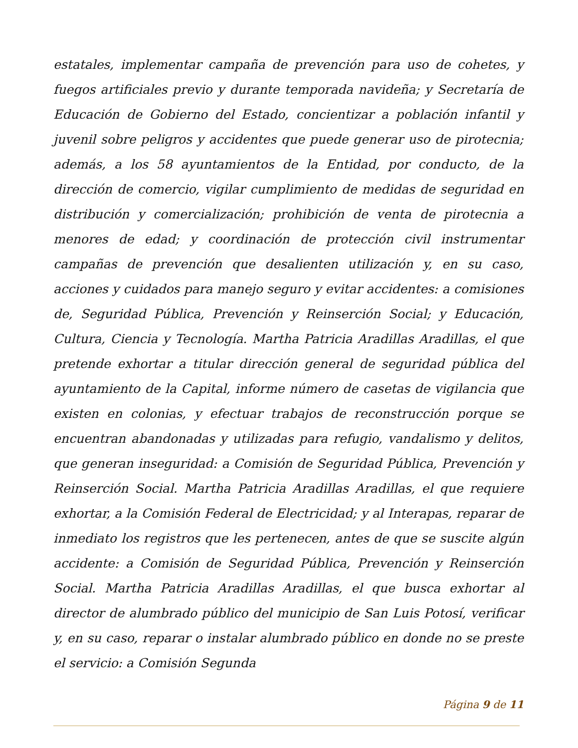estatales, implementar campaña de prevención para uso de cohetes, y fuegos artificiales previo y durante temporada navideña; y Secretaría de Educación de Gobierno del Estado, concientizar a población infantil y juvenil sobre peligros y accidentes que puede generar uso de pirotecnia; además, a los 58 ayuntamientos de la Entidad, por conducto, de la dirección de comercio, vigilar cumplimiento de medidas de seguridad en distribución y comercialización; prohibición de venta de pirotecnia a menores de edad; y coordinación de protección civil instrumentar campañas de prevención que desalienten utilización y, en su caso, acciones y cuidados para manejo seguro y evitar accidentes: a comisiones de, Seguridad Pública, Prevención y Reinserción Social; y Educación, Cultura, Ciencia y Tecnología. Martha Patricia Aradillas Aradillas, el que pretende exhortar a titular dirección general de seguridad pública del ayuntamiento de la Capital, informe número de casetas de vigilancia que existen en colonias, y efectuar trabajos de reconstrucción porque se encuentran abandonadas y utilizadas para refugio, vandalismo y delitos, que generan inseguridad: a Comisión de Seguridad Pública, Prevención y Reinserción Social. Martha Patricia Aradillas Aradillas, el que requiere exhortar, a la Comisión Federal de Electricidad; y al Interapas, reparar de inmediato los registros que les pertenecen, antes de que se suscite algún accidente: a Comisión de Seguridad Pública, Prevención y Reinserción Social. Martha Patricia Aradillas Aradillas, el que busca exhortar al director de alumbrado público del municipio de San Luis Potosí, verificar y, en su caso, reparar o instalar alumbrado público en donde no se preste el servicio: a Comisión Segunda
Página 9 de 11